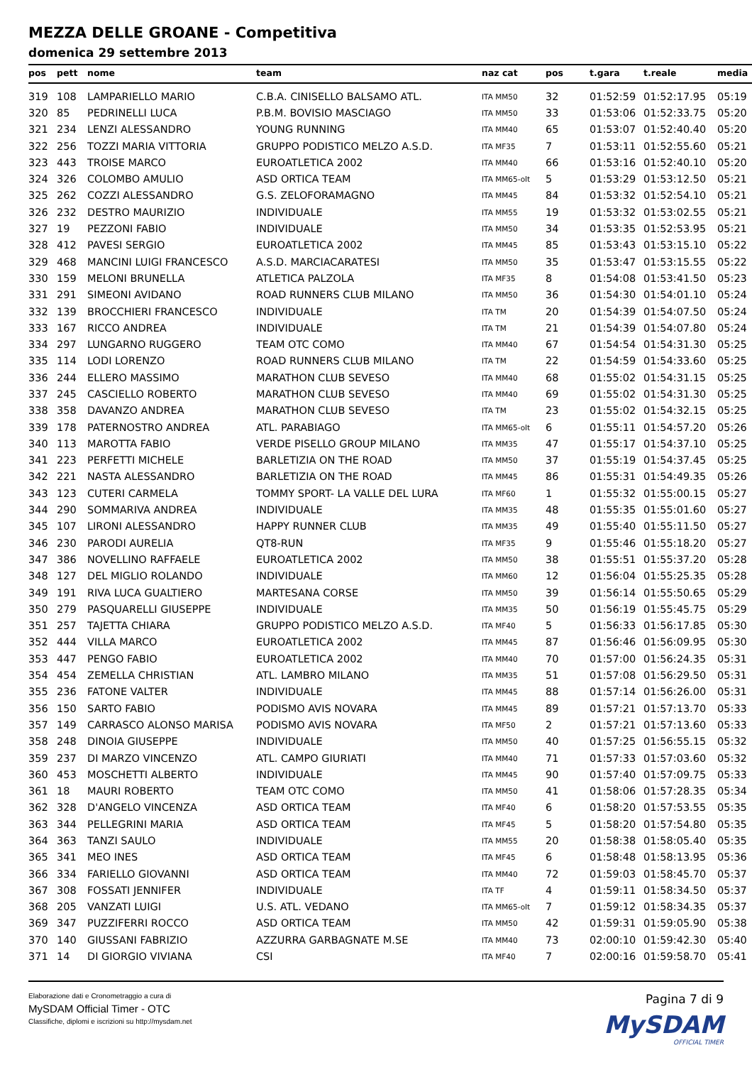MEZZA DELLE GROANE - Competitiva
domenica 29 settembre 2013
| pos | pett | nome | team | naz cat | pos | t.gara | t.reale | media |
| --- | --- | --- | --- | --- | --- | --- | --- | --- |
| 319 | 108 | LAMPARIELLO MARIO | C.B.A. CINISELLO BALSAMO ATL. | ITA MM50 | 32 | 01:52:59 | 01:52:17.95 | 05:19 |
| 320 | 85 | PEDRINELLI LUCA | P.B.M. BOVISIO MASCIAGO | ITA MM50 | 33 | 01:53:06 | 01:52:33.75 | 05:20 |
| 321 | 234 | LENZI ALESSANDRO | YOUNG RUNNING | ITA MM40 | 65 | 01:53:07 | 01:52:40.40 | 05:20 |
| 322 | 256 | TOZZI MARIA VITTORIA | GRUPPO PODISTICO MELZO A.S.D. | ITA MF35 | 7 | 01:53:11 | 01:52:55.60 | 05:21 |
| 323 | 443 | TROISE MARCO | EUROATLETICA 2002 | ITA MM40 | 66 | 01:53:16 | 01:52:40.10 | 05:20 |
| 324 | 326 | COLOMBO AMULIO | ASD ORTICA TEAM | ITA MM65-olt | 5 | 01:53:29 | 01:53:12.50 | 05:21 |
| 325 | 262 | COZZI ALESSANDRO | G.S. ZELOFORAMAGNO | ITA MM45 | 84 | 01:53:32 | 01:52:54.10 | 05:21 |
| 326 | 232 | DESTRO MAURIZIO | INDIVIDUALE | ITA MM55 | 19 | 01:53:32 | 01:53:02.55 | 05:21 |
| 327 | 19 | PEZZONI FABIO | INDIVIDUALE | ITA MM50 | 34 | 01:53:35 | 01:52:53.95 | 05:21 |
| 328 | 412 | PAVESI SERGIO | EUROATLETICA 2002 | ITA MM45 | 85 | 01:53:43 | 01:53:15.10 | 05:22 |
| 329 | 468 | MANCINI LUIGI FRANCESCO | A.S.D. MARCIACARATESI | ITA MM50 | 35 | 01:53:47 | 01:53:15.55 | 05:22 |
| 330 | 159 | MELONI BRUNELLA | ATLETICA PALZOLA | ITA MF35 | 8 | 01:54:08 | 01:53:41.50 | 05:23 |
| 331 | 291 | SIMEONI AVIDANO | ROAD RUNNERS CLUB MILANO | ITA MM50 | 36 | 01:54:30 | 01:54:01.10 | 05:24 |
| 332 | 139 | BROCCHIERI FRANCESCO | INDIVIDUALE | ITA TM | 20 | 01:54:39 | 01:54:07.50 | 05:24 |
| 333 | 167 | RICCO ANDREA | INDIVIDUALE | ITA TM | 21 | 01:54:39 | 01:54:07.80 | 05:24 |
| 334 | 297 | LUNGARNO RUGGERO | TEAM OTC COMO | ITA MM40 | 67 | 01:54:54 | 01:54:31.30 | 05:25 |
| 335 | 114 | LODI LORENZO | ROAD RUNNERS CLUB MILANO | ITA TM | 22 | 01:54:59 | 01:54:33.60 | 05:25 |
| 336 | 244 | ELLERO MASSIMO | MARATHON CLUB SEVESO | ITA MM40 | 68 | 01:55:02 | 01:54:31.15 | 05:25 |
| 337 | 245 | CASCIELLO ROBERTO | MARATHON CLUB SEVESO | ITA MM40 | 69 | 01:55:02 | 01:54:31.30 | 05:25 |
| 338 | 358 | DAVANZO ANDREA | MARATHON CLUB SEVESO | ITA TM | 23 | 01:55:02 | 01:54:32.15 | 05:25 |
| 339 | 178 | PATERNOSTRO ANDREA | ATL. PARABIAGO | ITA MM65-olt | 6 | 01:55:11 | 01:54:57.20 | 05:26 |
| 340 | 113 | MAROTTA FABIO | VERDE PISELLO GROUP MILANO | ITA MM35 | 47 | 01:55:17 | 01:54:37.10 | 05:25 |
| 341 | 223 | PERFETTI MICHELE | BARLETIZIA ON THE ROAD | ITA MM50 | 37 | 01:55:19 | 01:54:37.45 | 05:25 |
| 342 | 221 | NASTA ALESSANDRO | BARLETIZIA ON THE ROAD | ITA MM45 | 86 | 01:55:31 | 01:54:49.35 | 05:26 |
| 343 | 123 | CUTERI CARMELA | TOMMY SPORT- LA VALLE DEL LURA | ITA MF60 | 1 | 01:55:32 | 01:55:00.15 | 05:27 |
| 344 | 290 | SOMMARIVA ANDREA | INDIVIDUALE | ITA MM35 | 48 | 01:55:35 | 01:55:01.60 | 05:27 |
| 345 | 107 | LIRONI ALESSANDRO | HAPPY RUNNER CLUB | ITA MM35 | 49 | 01:55:40 | 01:55:11.50 | 05:27 |
| 346 | 230 | PARODI AURELIA | QT8-RUN | ITA MF35 | 9 | 01:55:46 | 01:55:18.20 | 05:27 |
| 347 | 386 | NOVELLINO RAFFAELE | EUROATLETICA 2002 | ITA MM50 | 38 | 01:55:51 | 01:55:37.20 | 05:28 |
| 348 | 127 | DEL MIGLIO ROLANDO | INDIVIDUALE | ITA MM60 | 12 | 01:56:04 | 01:55:25.35 | 05:28 |
| 349 | 191 | RIVA LUCA GUALTIERO | MARTESANA CORSE | ITA MM50 | 39 | 01:56:14 | 01:55:50.65 | 05:29 |
| 350 | 279 | PASQUARELLI GIUSEPPE | INDIVIDUALE | ITA MM35 | 50 | 01:56:19 | 01:55:45.75 | 05:29 |
| 351 | 257 | TAJETTA CHIARA | GRUPPO PODISTICO MELZO A.S.D. | ITA MF40 | 5 | 01:56:33 | 01:56:17.85 | 05:30 |
| 352 | 444 | VILLA MARCO | EUROATLETICA 2002 | ITA MM45 | 87 | 01:56:46 | 01:56:09.95 | 05:30 |
| 353 | 447 | PENGO FABIO | EUROATLETICA 2002 | ITA MM40 | 70 | 01:57:00 | 01:56:24.35 | 05:31 |
| 354 | 454 | ZEMELLA CHRISTIAN | ATL. LAMBRO MILANO | ITA MM35 | 51 | 01:57:08 | 01:56:29.50 | 05:31 |
| 355 | 236 | FATONE VALTER | INDIVIDUALE | ITA MM45 | 88 | 01:57:14 | 01:56:26.00 | 05:31 |
| 356 | 150 | SARTO FABIO | PODISMO AVIS NOVARA | ITA MM45 | 89 | 01:57:21 | 01:57:13.70 | 05:33 |
| 357 | 149 | CARRASCO ALONSO MARISA | PODISMO AVIS NOVARA | ITA MF50 | 2 | 01:57:21 | 01:57:13.60 | 05:33 |
| 358 | 248 | DINOIA GIUSEPPE | INDIVIDUALE | ITA MM50 | 40 | 01:57:25 | 01:56:55.15 | 05:32 |
| 359 | 237 | DI MARZO VINCENZO | ATL. CAMPO GIURIATI | ITA MM40 | 71 | 01:57:33 | 01:57:03.60 | 05:32 |
| 360 | 453 | MOSCHETTI ALBERTO | INDIVIDUALE | ITA MM45 | 90 | 01:57:40 | 01:57:09.75 | 05:33 |
| 361 | 18 | MAURI ROBERTO | TEAM OTC COMO | ITA MM50 | 41 | 01:58:06 | 01:57:28.35 | 05:34 |
| 362 | 328 | D'ANGELO VINCENZA | ASD ORTICA TEAM | ITA MF40 | 6 | 01:58:20 | 01:57:53.55 | 05:35 |
| 363 | 344 | PELLEGRINI MARIA | ASD ORTICA TEAM | ITA MF45 | 5 | 01:58:20 | 01:57:54.80 | 05:35 |
| 364 | 363 | TANZI SAULO | INDIVIDUALE | ITA MM55 | 20 | 01:58:38 | 01:58:05.40 | 05:35 |
| 365 | 341 | MEO INES | ASD ORTICA TEAM | ITA MF45 | 6 | 01:58:48 | 01:58:13.95 | 05:36 |
| 366 | 334 | FARIELLO GIOVANNI | ASD ORTICA TEAM | ITA MM40 | 72 | 01:59:03 | 01:58:45.70 | 05:37 |
| 367 | 308 | FOSSATI JENNIFER | INDIVIDUALE | ITA TF | 4 | 01:59:11 | 01:58:34.50 | 05:37 |
| 368 | 205 | VANZATI LUIGI | U.S. ATL. VEDANO | ITA MM65-olt | 7 | 01:59:12 | 01:58:34.35 | 05:37 |
| 369 | 347 | PUZZIFERRI ROCCO | ASD ORTICA TEAM | ITA MM50 | 42 | 01:59:31 | 01:59:05.90 | 05:38 |
| 370 | 140 | GIUSSANI FABRIZIO | AZZURRA GARBAGNATE M.SE | ITA MM40 | 73 | 02:00:10 | 01:59:42.30 | 05:40 |
| 371 | 14 | DI GIORGIO VIVIANA | CSI | ITA MF40 | 7 | 02:00:16 | 01:59:58.70 | 05:41 |
Elaborazione dati e Cronometraggio a cura di
MySDAM Official Timer - OTC
Classifiche, diplomi e iscrizioni su http://mysdam.net
Pagina 7 di 9
MySDAM
OFFICIAL TIMER